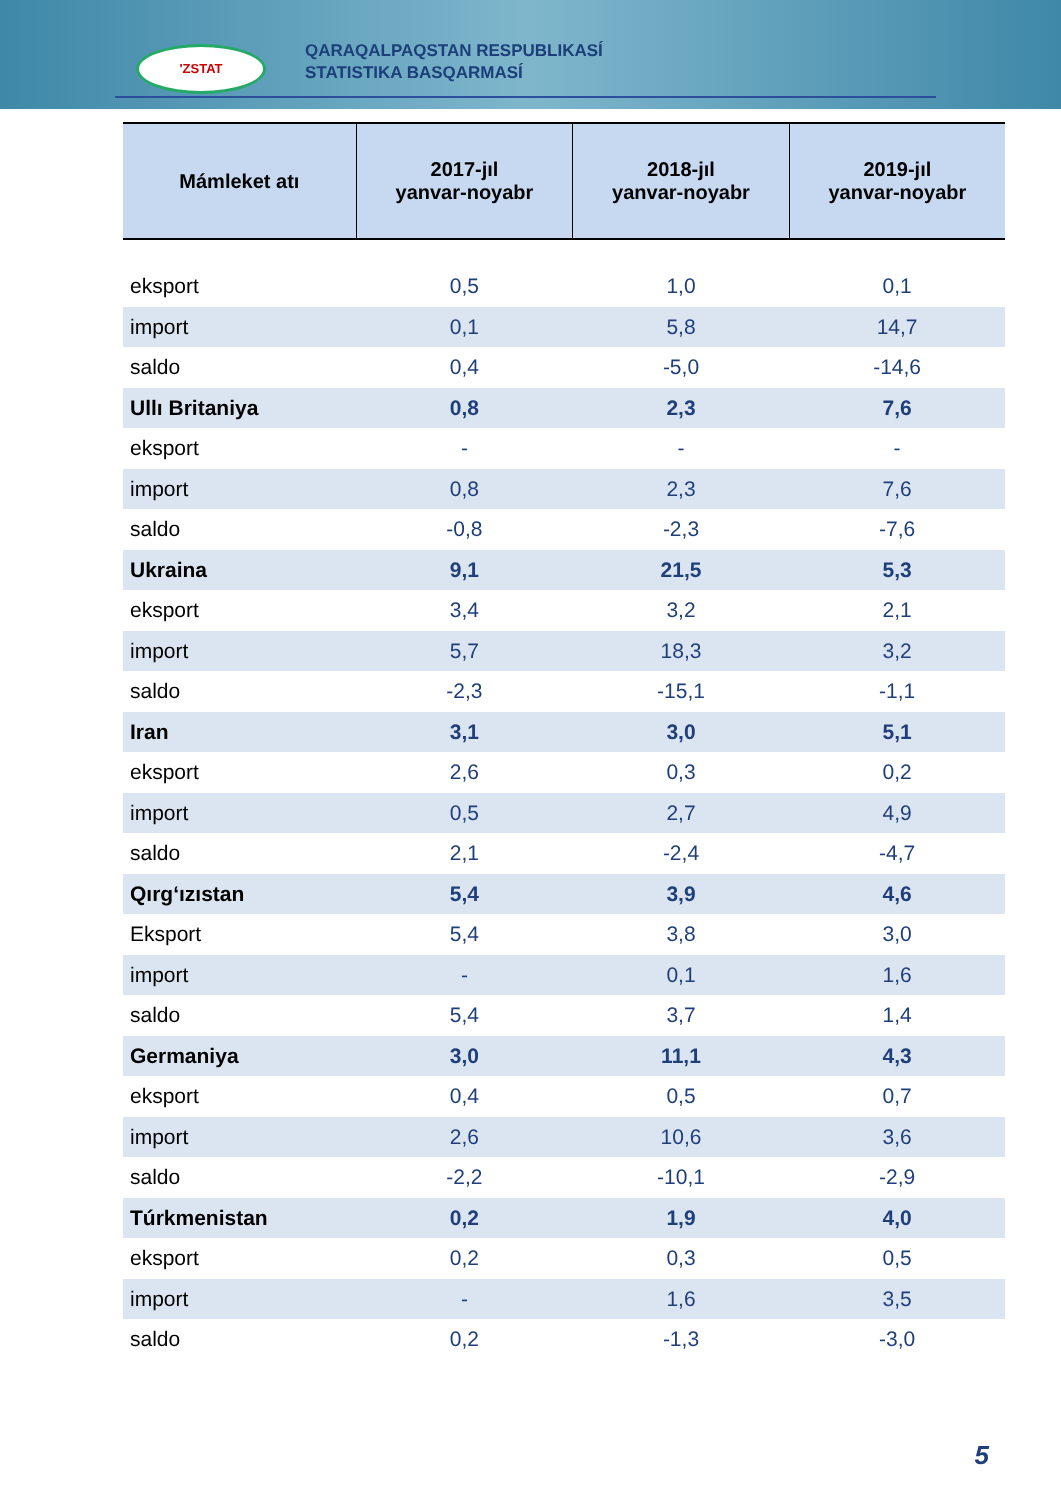'ZSTAT
QARAQALPAQSTAN RESPUBLIKASÍ
STATISTIKA BASQARMASÍ
| Mámleket atı | 2017-jıl yanvar-noyabr | 2018-jıl yanvar-noyabr | 2019-jıl yanvar-noyabr |
| --- | --- | --- | --- |
| eksport | 0,5 | 1,0 | 0,1 |
| import | 0,1 | 5,8 | 14,7 |
| saldo | 0,4 | -5,0 | -14,6 |
| Ullı Britaniya | 0,8 | 2,3 | 7,6 |
| eksport | - | - | - |
| import | 0,8 | 2,3 | 7,6 |
| saldo | -0,8 | -2,3 | -7,6 |
| Ukraina | 9,1 | 21,5 | 5,3 |
| eksport | 3,4 | 3,2 | 2,1 |
| import | 5,7 | 18,3 | 3,2 |
| saldo | -2,3 | -15,1 | -1,1 |
| Iran | 3,1 | 3,0 | 5,1 |
| eksport | 2,6 | 0,3 | 0,2 |
| import | 0,5 | 2,7 | 4,9 |
| saldo | 2,1 | -2,4 | -4,7 |
| Qırg‘ızıstan | 5,4 | 3,9 | 4,6 |
| Eksport | 5,4 | 3,8 | 3,0 |
| import | - | 0,1 | 1,6 |
| saldo | 5,4 | 3,7 | 1,4 |
| Germaniya | 3,0 | 11,1 | 4,3 |
| eksport | 0,4 | 0,5 | 0,7 |
| import | 2,6 | 10,6 | 3,6 |
| saldo | -2,2 | -10,1 | -2,9 |
| Túrkmenistan | 0,2 | 1,9 | 4,0 |
| eksport | 0,2 | 0,3 | 0,5 |
| import | - | 1,6 | 3,5 |
| saldo | 0,2 | -1,3 | -3,0 |
5